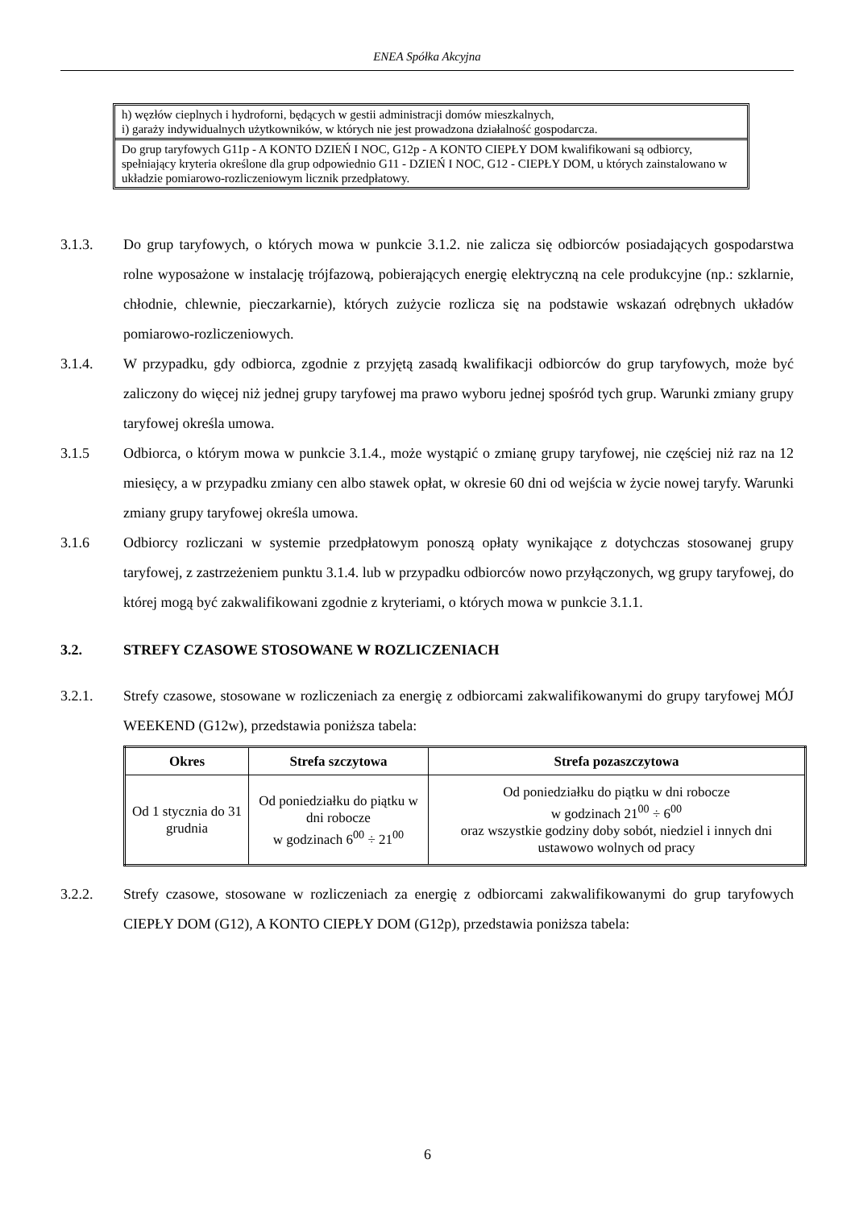ENEA Spółka Akcyjna
h) węzłów cieplnych i hydroforni, będących w gestii administracji domów mieszkalnych,
i) garaży indywidualnych użytkowników, w których nie jest prowadzona działalność gospodarcza.
Do grup taryfowych G11p - A KONTO DZIEŃ I NOC, G12p - A KONTO CIEPŁY DOM kwalifikowani są odbiorcy, spełniający kryteria określone dla grup odpowiednio G11 - DZIEŃ I NOC, G12 - CIEPŁY DOM, u których zainstalowano w układzie pomiarowo-rozliczeniowym licznik przedpłatowy.
3.1.3. Do grup taryfowych, o których mowa w punkcie 3.1.2. nie zalicza się odbiorców posiadających gospodarstwa rolne wyposażone w instalację trójfazową, pobierających energię elektryczną na cele produkcyjne (np.: szklarnie, chłodnie, chlewnie, pieczarkarnie), których zużycie rozlicza się na podstawie wskazań odrębnych układów pomiarowo-rozliczeniowych.
3.1.4. W przypadku, gdy odbiorca, zgodnie z przyjętą zasadą kwalifikacji odbiorców do grup taryfowych, może być zaliczony do więcej niż jednej grupy taryfowej ma prawo wyboru jednej spośród tych grup. Warunki zmiany grupy taryfowej określa umowa.
3.1.5 Odbiorca, o którym mowa w punkcie 3.1.4., może wystąpić o zmianę grupy taryfowej, nie częściej niż raz na 12 miesięcy, a w przypadku zmiany cen albo stawek opłat, w okresie 60 dni od wejścia w życie nowej taryfy. Warunki zmiany grupy taryfowej określa umowa.
3.1.6 Odbiorcy rozliczani w systemie przedpłatowym ponoszą opłaty wynikające z dotychczas stosowanej grupy taryfowej, z zastrzeżeniem punktu 3.1.4. lub w przypadku odbiorców nowo przyłączonych, wg grupy taryfowej, do której mogą być zakwalifikowani zgodnie z kryteriami, o których mowa w punkcie 3.1.1.
3.2. STREFY CZASOWE STOSOWANE W ROZLICZENIACH
3.2.1. Strefy czasowe, stosowane w rozliczeniach za energię z odbiorcami zakwalifikowanymi do grupy taryfowej MÓJ WEEKEND (G12w), przedstawia poniższa tabela:
| Okres | Strefa szczytowa | Strefa pozaszczytowa |
| --- | --- | --- |
| Od 1 stycznia do 31 grudnia | Od poniedziałku do piątku w dni robocze w godzinach 6<sup>00</sup> ÷ 21<sup>00</sup> | Od poniedziałku do piątku w dni robocze w godzinach 21<sup>00</sup> ÷ 6<sup>00</sup> oraz wszystkie godziny doby sobót, niedziel i innych dni ustawowo wolnych od pracy |
3.2.2. Strefy czasowe, stosowane w rozliczeniach za energię z odbiorcami zakwalifikowanymi do grup taryfowych CIEPŁY DOM (G12), A KONTO CIEPŁY DOM (G12p), przedstawia poniższa tabela:
6